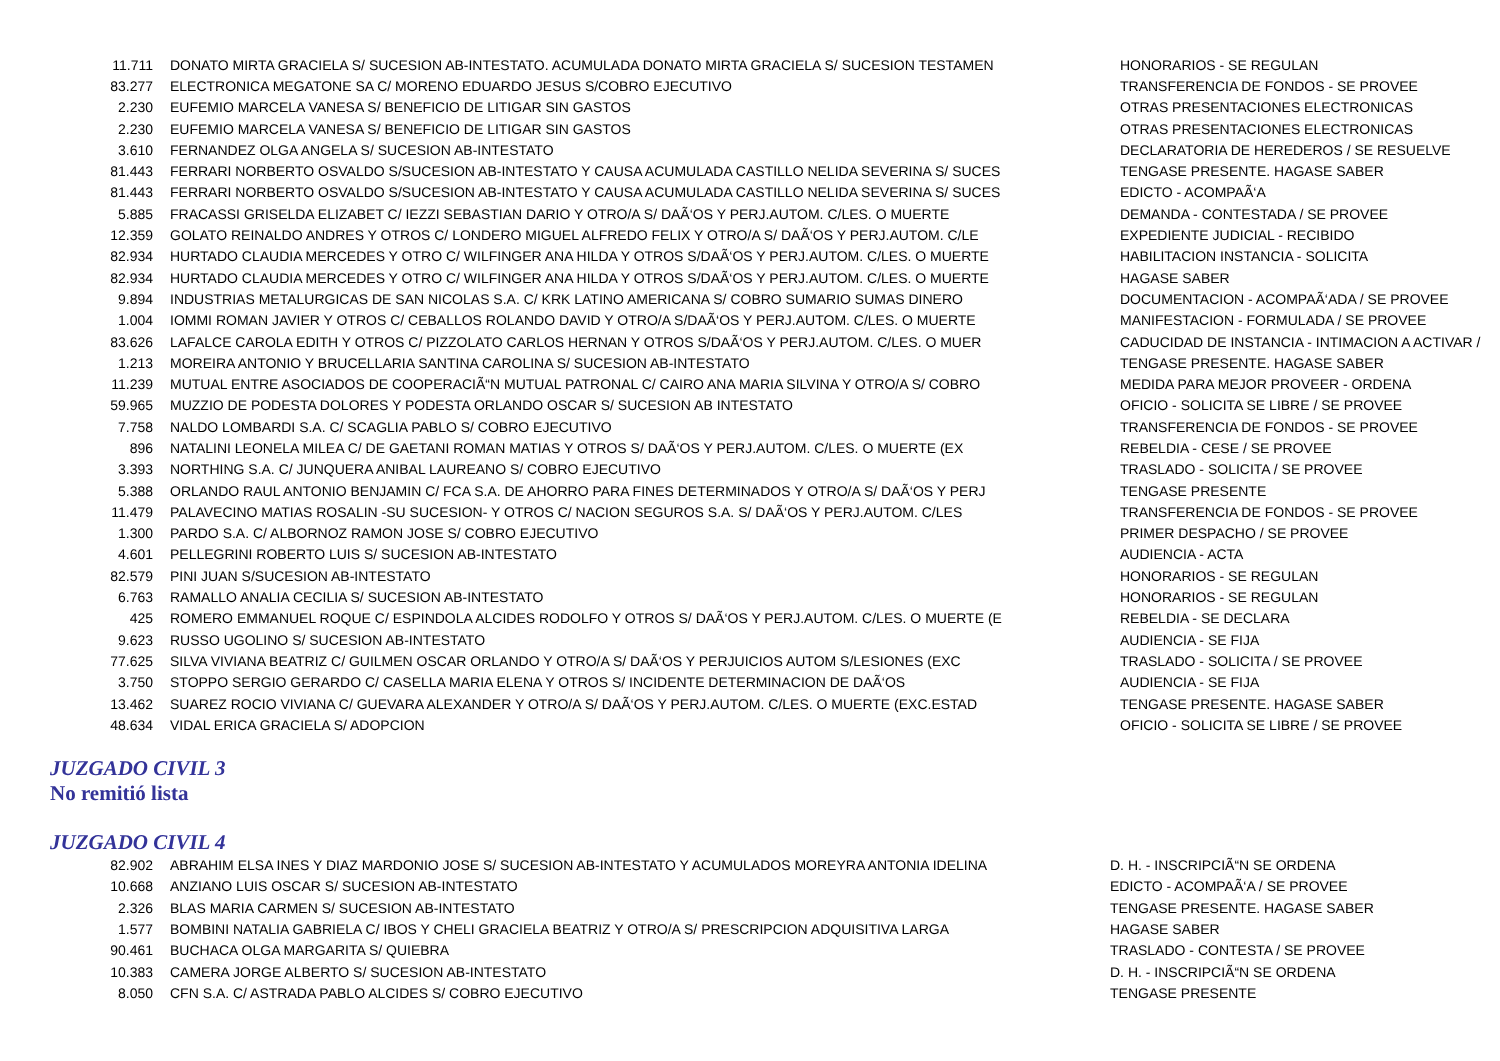| 11.711 | DONATO MIRTA GRACIELA S/ SUCESION AB-INTESTATO. ACUMULADA DONATO MIRTA GRACIELA S/ SUCESION TESTAMEN | HONORARIOS - SE REGULAN |
| 83.277 | ELECTRONICA MEGATONE SA C/ MORENO EDUARDO JESUS S/COBRO EJECUTIVO | TRANSFERENCIA DE FONDOS - SE PROVEE |
| 2.230 | EUFEMIO MARCELA VANESA S/ BENEFICIO DE LITIGAR SIN GASTOS | OTRAS PRESENTACIONES ELECTRONICAS |
| 2.230 | EUFEMIO MARCELA VANESA S/ BENEFICIO DE LITIGAR SIN GASTOS | OTRAS PRESENTACIONES ELECTRONICAS |
| 3.610 | FERNANDEZ OLGA ANGELA S/ SUCESION AB-INTESTATO | DECLARATORIA DE HEREDEROS / SE RESUELVE |
| 81.443 | FERRARI NORBERTO OSVALDO S/SUCESION AB-INTESTATO Y CAUSA ACUMULADA CASTILLO NELIDA SEVERINA S/ SUCES | TENGASE PRESENTE. HAGASE SABER |
| 81.443 | FERRARI NORBERTO OSVALDO S/SUCESION AB-INTESTATO Y CAUSA ACUMULADA CASTILLO NELIDA SEVERINA S/ SUCES | EDICTO - ACOMPAÃ‘A |
| 5.885 | FRACASSI GRISELDA ELIZABET C/ IEZZI SEBASTIAN DARIO Y OTRO/A S/ DAÃ‘OS Y PERJ.AUTOM. C/LES. O MUERTE | DEMANDA - CONTESTADA / SE PROVEE |
| 12.359 | GOLATO REINALDO ANDRES Y OTROS C/ LONDERO MIGUEL ALFREDO FELIX Y OTRO/A S/ DAÃ‘OS Y PERJ.AUTOM. C/LE | EXPEDIENTE JUDICIAL - RECIBIDO |
| 82.934 | HURTADO CLAUDIA MERCEDES Y OTRO C/ WILFINGER ANA HILDA Y OTROS S/DAÃ‘OS Y PERJ.AUTOM. C/LES. O MUERTE | HABILITACION INSTANCIA - SOLICITA |
| 82.934 | HURTADO CLAUDIA MERCEDES Y OTRO C/ WILFINGER ANA HILDA Y OTROS S/DAÃ‘OS Y PERJ.AUTOM. C/LES. O MUERTE | HAGASE SABER |
| 9.894 | INDUSTRIAS METALURGICAS DE SAN NICOLAS S.A. C/ KRK LATINO AMERICANA S/ COBRO SUMARIO SUMAS DINERO | DOCUMENTACION - ACOMPAÃ‘ADA / SE PROVEE |
| 1.004 | IOMMI ROMAN JAVIER Y OTROS C/ CEBALLOS ROLANDO DAVID Y OTRO/A S/DAÃ‘OS Y PERJ.AUTOM. C/LES. O MUERTE | MANIFESTACION - FORMULADA / SE PROVEE |
| 83.626 | LAFALCE CAROLA EDITH Y OTROS C/ PIZZOLATO CARLOS HERNAN Y OTROS S/DAÃ‘OS Y PERJ.AUTOM. C/LES. O MUER | CADUCIDAD DE INSTANCIA - INTIMACION A ACTIVAR / |
| 1.213 | MOREIRA ANTONIO Y BRUCELLARIA SANTINA CAROLINA S/ SUCESION AB-INTESTATO | TENGASE PRESENTE. HAGASE SABER |
| 11.239 | MUTUAL ENTRE ASOCIADOS DE COOPERACIÃ“N MUTUAL PATRONAL C/ CAIRO ANA MARIA SILVINA Y OTRO/A S/ COBRO | MEDIDA PARA MEJOR PROVEER - ORDENA |
| 59.965 | MUZZIO DE PODESTA DOLORES Y PODESTA ORLANDO OSCAR S/ SUCESION AB INTESTATO | OFICIO - SOLICITA SE LIBRE / SE PROVEE |
| 7.758 | NALDO LOMBARDI S.A. C/ SCAGLIA PABLO S/ COBRO EJECUTIVO | TRANSFERENCIA DE FONDOS - SE PROVEE |
| 896 | NATALINI LEONELA MILEA C/ DE GAETANI ROMAN MATIAS Y OTROS S/ DAÃ‘OS Y PERJ.AUTOM. C/LES. O MUERTE (EX | REBELDIA - CESE / SE PROVEE |
| 3.393 | NORTHING S.A. C/ JUNQUERA ANIBAL LAUREANO S/ COBRO EJECUTIVO | TRASLADO - SOLICITA / SE PROVEE |
| 5.388 | ORLANDO RAUL ANTONIO BENJAMIN C/ FCA S.A. DE AHORRO PARA FINES DETERMINADOS Y OTRO/A S/ DAÃ‘OS Y PERJ | TENGASE PRESENTE |
| 11.479 | PALAVECINO MATIAS ROSALIN -SU SUCESION- Y OTROS C/ NACION SEGUROS S.A. S/ DAÃ‘OS Y PERJ.AUTOM. C/LES | TRANSFERENCIA DE FONDOS - SE PROVEE |
| 1.300 | PARDO S.A. C/ ALBORNOZ RAMON JOSE S/ COBRO EJECUTIVO | PRIMER DESPACHO / SE PROVEE |
| 4.601 | PELLEGRINI ROBERTO LUIS S/ SUCESION AB-INTESTATO | AUDIENCIA - ACTA |
| 82.579 | PINI JUAN S/SUCESION AB-INTESTATO | HONORARIOS - SE REGULAN |
| 6.763 | RAMALLO ANALIA CECILIA S/ SUCESION AB-INTESTATO | HONORARIOS - SE REGULAN |
| 425 | ROMERO EMMANUEL ROQUE C/ ESPINDOLA ALCIDES RODOLFO Y OTROS S/ DAÃ‘OS Y PERJ.AUTOM. C/LES. O MUERTE (E | REBELDIA - SE DECLARA |
| 9.623 | RUSSO UGOLINO S/ SUCESION AB-INTESTATO | AUDIENCIA - SE FIJA |
| 77.625 | SILVA VIVIANA BEATRIZ C/ GUILMEN OSCAR ORLANDO Y OTRO/A S/ DAÃ‘OS Y PERJUICIOS AUTOM S/LESIONES (EXC | TRASLADO - SOLICITA / SE PROVEE |
| 3.750 | STOPPO SERGIO GERARDO C/ CASELLA MARIA ELENA Y OTROS S/ INCIDENTE DETERMINACION DE DAÃ‘OS | AUDIENCIA - SE FIJA |
| 13.462 | SUAREZ ROCIO VIVIANA C/ GUEVARA ALEXANDER Y OTRO/A S/ DAÃ‘OS Y PERJ.AUTOM. C/LES. O MUERTE (EXC.ESTAD | TENGASE PRESENTE. HAGASE SABER |
| 48.634 | VIDAL ERICA GRACIELA S/ ADOPCION | OFICIO - SOLICITA SE LIBRE / SE PROVEE |
JUZGADO CIVIL 3
No remitió lista
JUZGADO CIVIL 4
| 82.902 | ABRAHIM ELSA INES Y DIAZ MARDONIO JOSE S/ SUCESION AB-INTESTATO Y ACUMULADOS MOREYRA ANTONIA IDELINA | D. H. - INSCRIPCIÃ“N SE ORDENA |
| 10.668 | ANZIANO LUIS OSCAR S/ SUCESION AB-INTESTATO | EDICTO - ACOMPAÃ‘A / SE PROVEE |
| 2.326 | BLAS MARIA CARMEN S/ SUCESION AB-INTESTATO | TENGASE PRESENTE. HAGASE SABER |
| 1.577 | BOMBINI NATALIA GABRIELA C/ IBOS Y CHELI GRACIELA BEATRIZ Y OTRO/A S/ PRESCRIPCION ADQUISITIVA LARGA | HAGASE SABER |
| 90.461 | BUCHACA OLGA MARGARITA S/ QUIEBRA | TRASLADO - CONTESTA / SE PROVEE |
| 10.383 | CAMERA JORGE ALBERTO S/ SUCESION AB-INTESTATO | D. H. - INSCRIPCIÃ“N SE ORDENA |
| 8.050 | CFN S.A. C/ ASTRADA PABLO ALCIDES S/ COBRO EJECUTIVO | TENGASE PRESENTE |